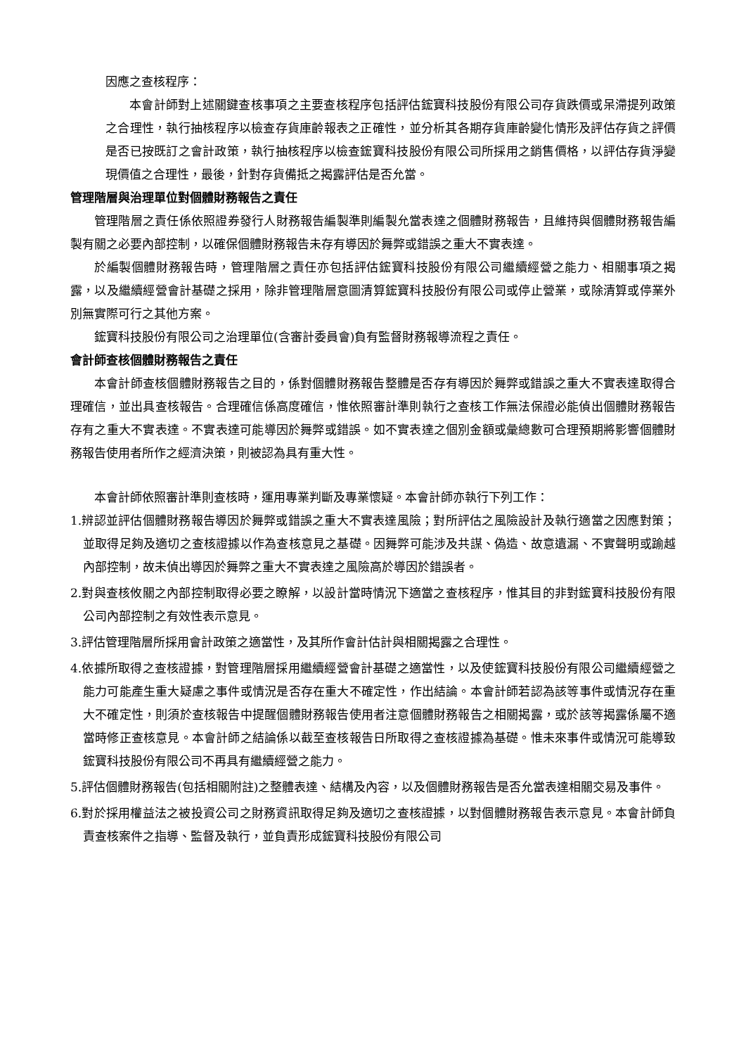因應之查核程序：
本會計師對上述關鍵查核事項之主要查核程序包括評估鋐寶科技股份有限公司存貨跌價或呆滯提列政策之合理性，執行抽核程序以檢查存貨庫齡報表之正確性，並分析其各期存貨庫齡變化情形及評估存貨之評價是否已按既訂之會計政策，執行抽核程序以檢查鋐寶科技股份有限公司所採用之銷售價格，以評估存貨淨變現價值之合理性，最後，針對存貨備抵之揭露評估是否允當。
管理階層與治理單位對個體財務報告之責任
管理階層之責任係依照證券發行人財務報告編製準則編製允當表達之個體財務報告，且維持與個體財務報告編製有關之必要內部控制，以確保個體財務報告未存有導因於舞弊或錯誤之重大不實表達。
於編製個體財務報告時，管理階層之責任亦包括評估鋐寶科技股份有限公司繼續經營之能力、相關事項之揭露，以及繼續經營會計基礎之採用，除非管理階層意圖清算鋐寶科技股份有限公司或停止營業，或除清算或停業外別無實際可行之其他方案。
鋐寶科技股份有限公司之治理單位(含審計委員會)負有監督財務報導流程之責任。
會計師查核個體財務報告之責任
本會計師查核個體財務報告之目的，係對個體財務報告整體是否存有導因於舞弊或錯誤之重大不實表達取得合理確信，並出具查核報告。合理確信係高度確信，惟依照審計準則執行之查核工作無法保證必能偵出個體財務報告存有之重大不實表達。不實表達可能導因於舞弊或錯誤。如不實表達之個別金額或彙總數可合理預期將影響個體財務報告使用者所作之經濟決策，則被認為具有重大性。
本會計師依照審計準則查核時，運用專業判斷及專業懷疑。本會計師亦執行下列工作：
1.辨認並評估個體財務報告導因於舞弊或錯誤之重大不實表達風險；對所評估之風險設計及執行適當之因應對策；並取得足夠及適切之查核證據以作為查核意見之基礎。因舞弊可能涉及共謀、偽造、故意遺漏、不實聲明或踰越內部控制，故未偵出導因於舞弊之重大不實表達之風險高於導因於錯誤者。
2.對與查核攸關之內部控制取得必要之瞭解，以設計當時情況下適當之查核程序，惟其目的非對鋐寶科技股份有限公司內部控制之有效性表示意見。
3.評估管理階層所採用會計政策之適當性，及其所作會計估計與相關揭露之合理性。
4.依據所取得之查核證據，對管理階層採用繼續經營會計基礎之適當性，以及使鋐寶科技股份有限公司繼續經營之能力可能產生重大疑慮之事件或情況是否存在重大不確定性，作出結論。本會計師若認為該等事件或情況存在重大不確定性，則須於查核報告中提醒個體財務報告使用者注意個體財務報告之相關揭露，或於該等揭露係屬不適當時修正查核意見。本會計師之結論係以截至查核報告日所取得之查核證據為基礎。惟未來事件或情況可能導致鋐寶科技股份有限公司不再具有繼續經營之能力。
5.評估個體財務報告(包括相關附註)之整體表達、結構及內容，以及個體財務報告是否允當表達相關交易及事件。
6.對於採用權益法之被投資公司之財務資訊取得足夠及適切之查核證據，以對個體財務報告表示意見。本會計師負責查核案件之指導、監督及執行，並負責形成鋐寶科技股份有限公司